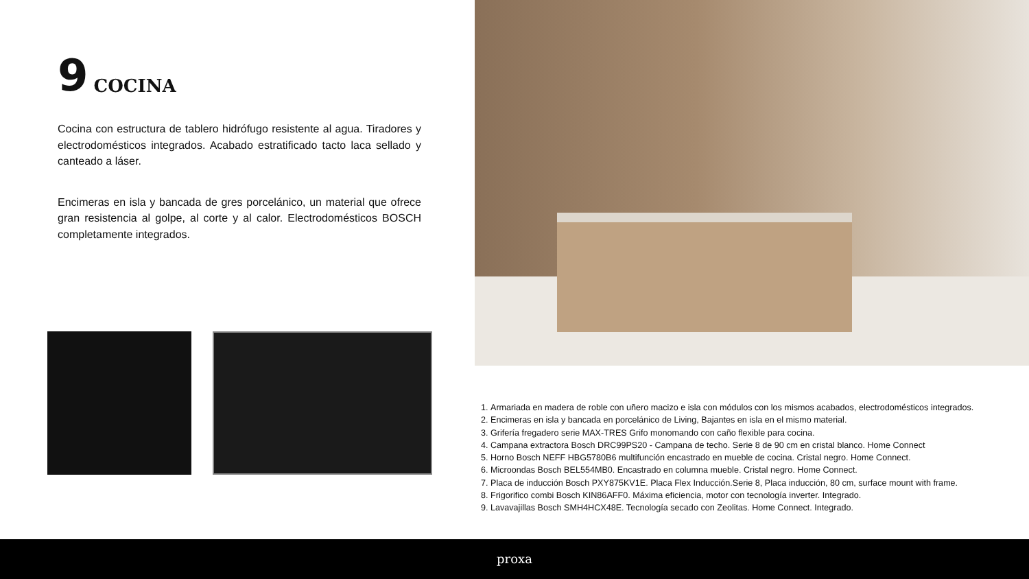9 COCINA
Cocina con estructura de tablero hidrófugo resistente al agua. Tiradores y electrodomésticos integrados. Acabado estratificado tacto laca sellado y canteado a láser.
Encimeras en isla y bancada de gres porcelánico, un material que ofrece gran resistencia al golpe, al corte y al calor. Electrodomésticos BOSCH completamente integrados.
1. Armariada en madera de roble con uñero macizo e isla con módulos con los mismos acabados, electrodomésticos integrados.
2. Encimeras en isla y bancada en porcelánico de Living, Bajantes en isla en el mismo material.
3. Grifería fregadero serie MAX-TRES Grifo monomando con caño flexible para cocina.
4. Campana extractora Bosch DRC99PS20 - Campana de techo. Serie 8 de 90 cm en cristal blanco. Home Connect
5. Horno Bosch NEFF HBG5780B6 multifunción encastrado en mueble de cocina. Cristal negro. Home Connect.
6. Microondas Bosch BEL554MB0. Encastrado en columna mueble. Cristal negro. Home Connect.
7. Placa de inducción Bosch PXY875KV1E. Placa Flex Inducción.Serie 8, Placa inducción, 80 cm, surface mount with frame.
8. Frigorifico combi Bosch KIN86AFF0. Máxima eficiencia, motor con tecnología inverter. Integrado.
9. Lavavajillas Bosch SMH4HCX48E. Tecnología secado con Zeolitas. Home Connect. Integrado.
proxa